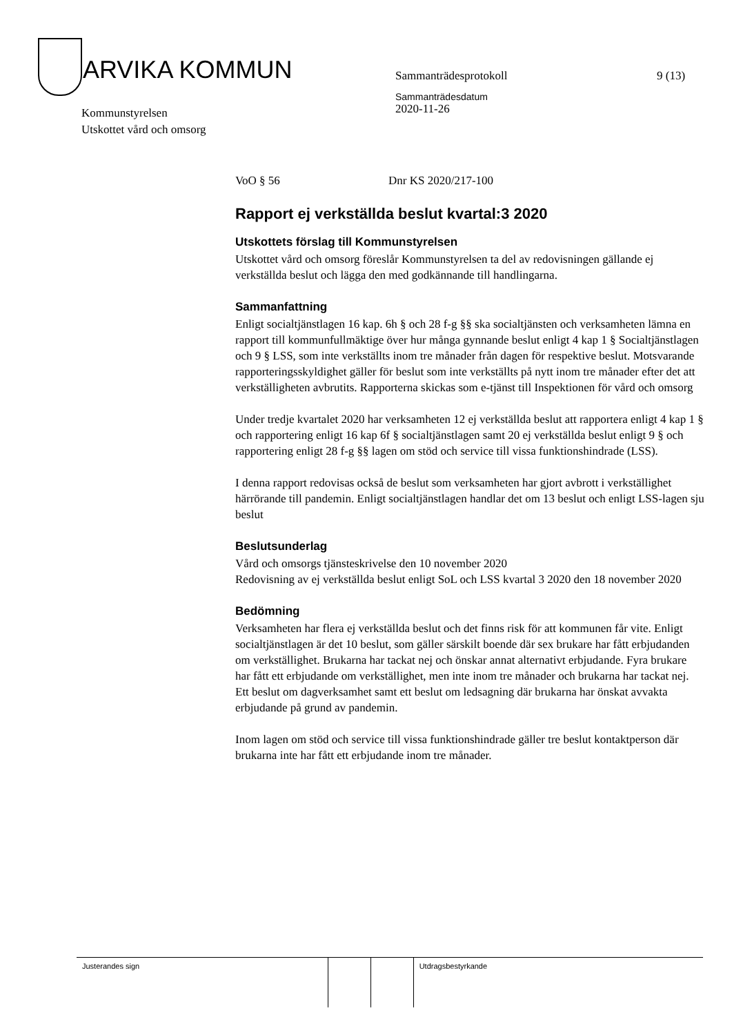ARVIKA KOMMUN
Kommunstyrelsen
Utskottet vård och omsorg
Sammanträdesprotokoll
Sammanträdesdatum
2020-11-26
9 (13)
VoO § 56 Dnr KS 2020/217-100
Rapport ej verkställda beslut kvartal:3 2020
Utskottets förslag till Kommunstyrelsen
Utskottet vård och omsorg föreslår Kommunstyrelsen ta del av redovisningen gällande ej verkställda beslut och lägga den med godkännande till handlingarna.
Sammanfattning
Enligt socialtjänstlagen 16 kap. 6h § och 28 f-g §§ ska socialtjänsten och verksamheten lämna en rapport till kommunfullmäktige över hur många gynnande beslut enligt 4 kap 1 § Socialtjänstlagen och 9 § LSS, som inte verkställts inom tre månader från dagen för respektive beslut. Motsvarande rapporteringsskyldighet gäller för beslut som inte verkställts på nytt inom tre månader efter det att verkställigheten avbrutits. Rapporterna skickas som e-tjänst till Inspektionen för vård och omsorg
Under tredje kvartalet 2020 har verksamheten 12 ej verkställda beslut att rapportera enligt 4 kap 1 § och rapportering enligt 16 kap 6f § socialtjänstlagen samt 20 ej verkställda beslut enligt 9 § och rapportering enligt 28 f-g §§ lagen om stöd och service till vissa funktionshindrade (LSS).
I denna rapport redovisas också de beslut som verksamheten har gjort avbrott i verkställighet härrörande till pandemin. Enligt socialtjänstlagen handlar det om 13 beslut och enligt LSS-lagen sju beslut
Beslutsunderlag
Vård och omsorgs tjänsteskrivelse den 10 november 2020
Redovisning av ej verkställda beslut enligt SoL och LSS kvartal 3 2020 den 18 november 2020
Bedömning
Verksamheten har flera ej verkställda beslut och det finns risk för att kommunen får vite. Enligt socialtjänstlagen är det 10 beslut, som gäller särskilt boende där sex brukare har fått erbjudanden om verkställighet. Brukarna har tackat nej och önskar annat alternativt erbjudande. Fyra brukare har fått ett erbjudande om verkställighet, men inte inom tre månader och brukarna har tackat nej. Ett beslut om dagverksamhet samt ett beslut om ledsagning där brukarna har önskat avvakta erbjudande på grund av pandemin.
Inom lagen om stöd och service till vissa funktionshindrade gäller tre beslut kontaktperson där brukarna inte har fått ett erbjudande inom tre månader.
| Justerandes sign | | | Utdragsbestyrkande |